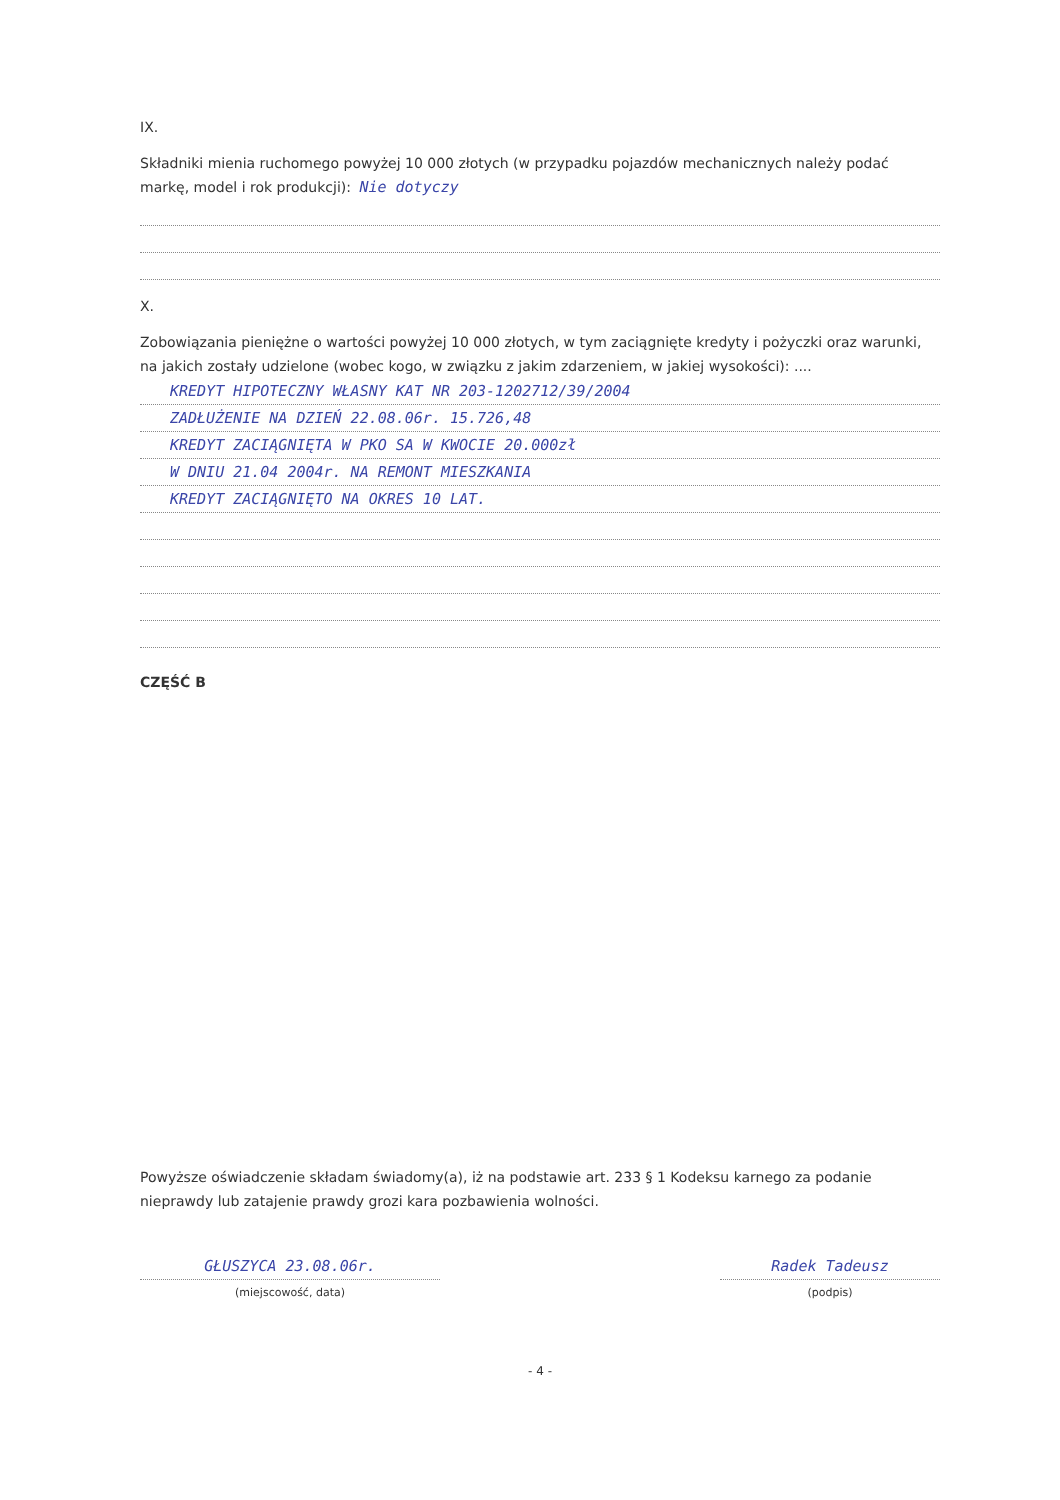IX.
Składniki mienia ruchomego powyżej 10 000 złotych (w przypadku pojazdów mechanicznych należy podać markę, model i rok produkcji): Nie dotyczy
X.
Zobowiązania pieniężne o wartości powyżej 10 000 złotych, w tym zaciągnięte kredyty i pożyczki oraz warunki, na jakich zostały udzielone (wobec kogo, w związku z jakim zdarzeniem, w jakiej wysokości): ....
KREDYT HIPOTECZNY WŁASNY KAT NR 203-1202712/39/2004
ZADŁUŻENIE NA DZIEŃ 22.08.06r. 15.726,48
KREDYT ZACIĄGNIĘTA W PKO SA W KWOCIE 20.000zł
W DNIU 21.04 2004r. NA REMONT MIESZKANIA
KREDYT ZACIĄGNIĘTO NA OKRES 10 LAT.
CZĘŚĆ B
Powyższe oświadczenie składam świadomy(a), iż na podstawie art. 233 § 1 Kodeksu karnego za podanie nieprawdy lub zatajenie prawdy grozi kara pozbawienia wolności.
GŁUSZYCA 23.08.06r.
(miejscowość, data)
Radek Tadeusz
(podpis)
- 4 -